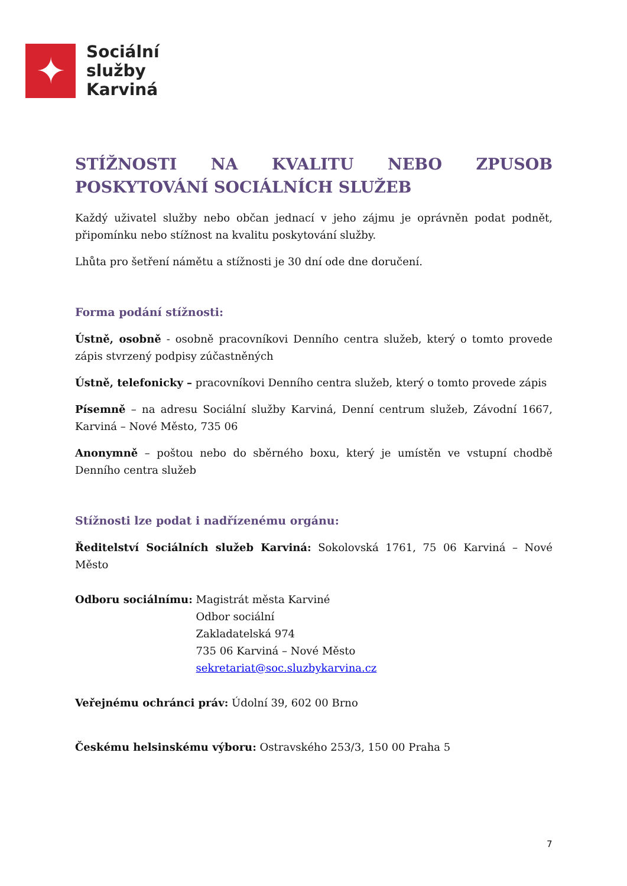✦
Sociální
služby
Karviná
STÍŽNOSTI NA KVALITU NEBO ZPUSOB POSKYTOVÁNÍ SOCIÁLNÍCH SLUŽEB
Každý uživatel služby nebo občan jednací v jeho zájmu je oprávněn podat podnět, připomínku nebo stížnost na kvalitu poskytování služby.
Lhůta pro šetření námětu a stížnosti je 30 dní ode dne doručení.
Forma podání stížnosti:
Ústně, osobně - osobně pracovníkovi Denního centra služeb, který o tomto provede zápis stvrzený podpisy zúčastněných
Ústně, telefonicky – pracovníkovi Denního centra služeb, který o tomto provede zápis
Písemně – na adresu Sociální služby Karviná, Denní centrum služeb, Závodní 1667, Karviná – Nové Město, 735 06
Anonymně – poštou nebo do sběrného boxu, který je umístěn ve vstupní chodbě Denního centra služeb
Stížnosti lze podat i nadřízenému orgánu:
Ředitelství Sociálních služeb Karviná: Sokolovská 1761, 75 06 Karviná – Nové Město
Odboru sociálnímu: Magistrát města Karviné
Odbor sociální
Zakladatelská 974
735 06 Karviná – Nové Město
sekretariat@soc.sluzbykarvina.cz
Veřejnému ochránci práv: Údolní 39, 602 00 Brno
Českému helsinskému výboru: Ostravského 253/3, 150 00 Praha 5
7